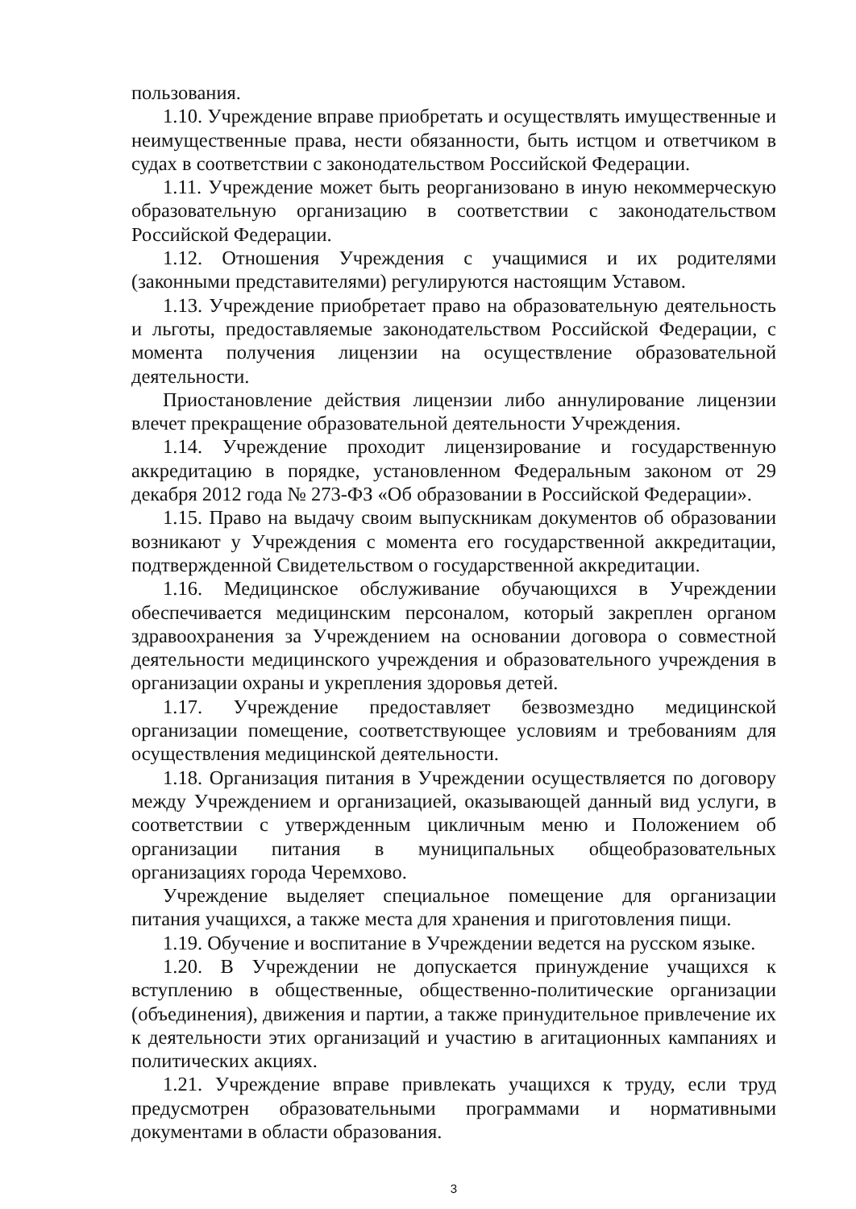пользования.
1.10. Учреждение вправе приобретать и осуществлять имущественные и неимущественные права, нести обязанности, быть истцом и ответчиком в судах в соответствии с законодательством Российской Федерации.
1.11. Учреждение может быть реорганизовано в иную некоммерческую образовательную организацию в соответствии с законодательством Российской Федерации.
1.12. Отношения Учреждения с учащимися и их родителями (законными представителями) регулируются настоящим Уставом.
1.13. Учреждение приобретает право на образовательную деятельность и льготы, предоставляемые законодательством Российской Федерации, с момента получения лицензии на осуществление образовательной деятельности.
Приостановление действия лицензии либо аннулирование лицензии влечет прекращение образовательной деятельности Учреждения.
1.14. Учреждение проходит лицензирование и государственную аккредитацию в порядке, установленном Федеральным законом от 29 декабря 2012 года № 273-ФЗ «Об образовании в Российской Федерации».
1.15. Право на выдачу своим выпускникам документов об образовании возникают у Учреждения с момента его государственной аккредитации, подтвержденной Свидетельством о государственной аккредитации.
1.16. Медицинское обслуживание обучающихся в Учреждении обеспечивается медицинским персоналом, который закреплен органом здравоохранения за Учреждением на основании договора о совместной деятельности медицинского учреждения и образовательного учреждения в организации охраны и укрепления здоровья детей.
1.17. Учреждение предоставляет безвозмездно медицинской организации помещение, соответствующее условиям и требованиям для осуществления медицинской деятельности.
1.18. Организация питания в Учреждении осуществляется по договору между Учреждением и организацией, оказывающей данный вид услуги, в соответствии с утвержденным цикличным меню и Положением об организации питания в муниципальных общеобразовательных организациях города Черемхово.
Учреждение выделяет специальное помещение для организации питания учащихся, а также места для хранения и приготовления пищи.
1.19. Обучение и воспитание в Учреждении ведется на русском языке.
1.20. В Учреждении не допускается принуждение учащихся к вступлению в общественные, общественно-политические организации (объединения), движения и партии, а также принудительное привлечение их к деятельности этих организаций и участию в агитационных кампаниях и политических акциях.
1.21. Учреждение вправе привлекать учащихся к труду, если труд предусмотрен образовательными программами и нормативными документами в области образования.
3